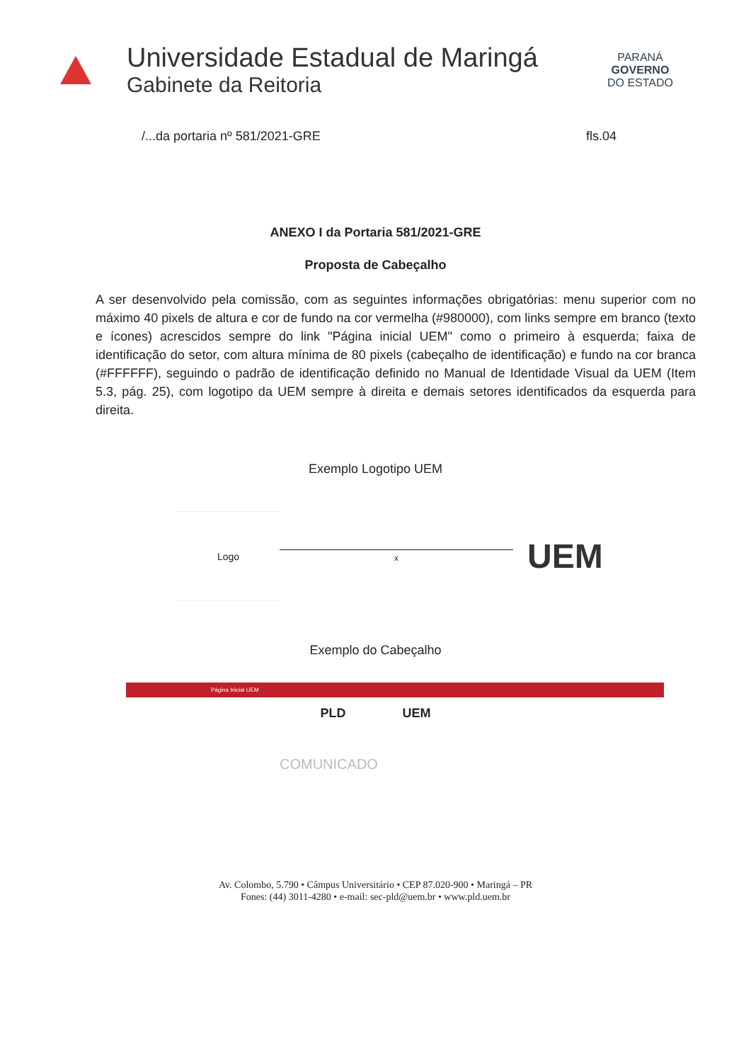Universidade Estadual de Maringá
Gabinete da Reitoria
PARANÁ
GOVERNO
DO ESTADO
/...da portaria nº 581/2021-GRE fls.04
ANEXO I da Portaria 581/2021-GRE
Proposta de Cabeçalho
A ser desenvolvido pela comissão, com as seguintes informações obrigatórias: menu superior com no máximo 40 pixels de altura e cor de fundo na cor vermelha (#980000), com links sempre em branco (texto e ícones) acrescidos sempre do link "Página inicial UEM" como o primeiro à esquerda; faixa de identificação do setor, com altura mínima de 80 pixels (cabeçalho de identificação) e fundo na cor branca (#FFFFFF), seguindo o padrão de identificação definido no Manual de Identidade Visual da UEM (Item 5.3, pág. 25), com logotipo da UEM sempre à direita e demais setores identificados da esquerda para direita.
Exemplo Logotipo UEM
Logo
x
UEM
Exemplo do Cabeçalho
Página Inicial UEM
PLD UEM
COMUNICADO
Av. Colombo, 5.790 • Câmpus Universitário • CEP 87.020-900 • Maringá – PR
Fones: (44) 3011-4280 • e-mail: sec-pld@uem.br • www.pld.uem.br